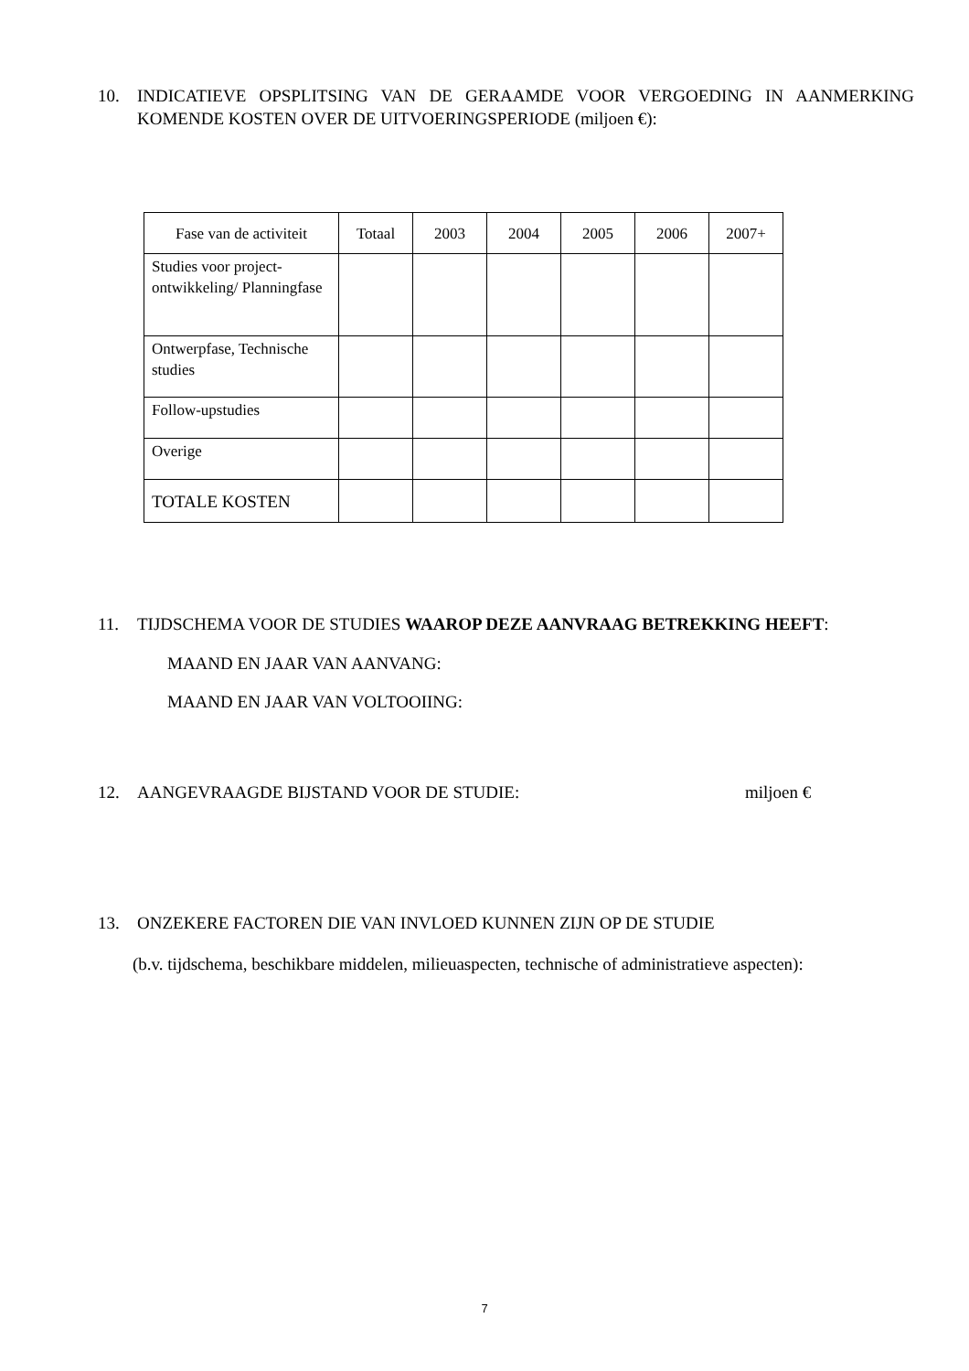10. INDICATIEVE OPSPLITSING VAN DE GERAAMDE VOOR VERGOEDING IN AANMERKING KOMENDE KOSTEN OVER DE UITVOERINGSPERIODE (miljoen €):
| Fase van de activiteit | Totaal | 2003 | 2004 | 2005 | 2006 | 2007+ |
| --- | --- | --- | --- | --- | --- | --- |
| Studies voor project-ontwikkeling/ Planningfase | | | | | | |
| Ontwerpfase, Technische studies | | | | | | |
| Follow-upstudies | | | | | | |
| Overige | | | | | | |
| TOTALE KOSTEN | | | | | | |
11. TIJDSCHEMA VOOR DE STUDIES WAAROP DEZE AANVRAAG BETREKKING HEEFT:
MAAND EN JAAR VAN AANVANG:
MAAND EN JAAR VAN VOLTOOIING:
12. AANGEVRAAGDE BIJSTAND VOOR DE STUDIE: miljoen €
13. ONZEKERE FACTOREN DIE VAN INVLOED KUNNEN ZIJN OP DE STUDIE
(b.v. tijdschema, beschikbare middelen, milieuaspecten, technische of administratieve aspecten):
7